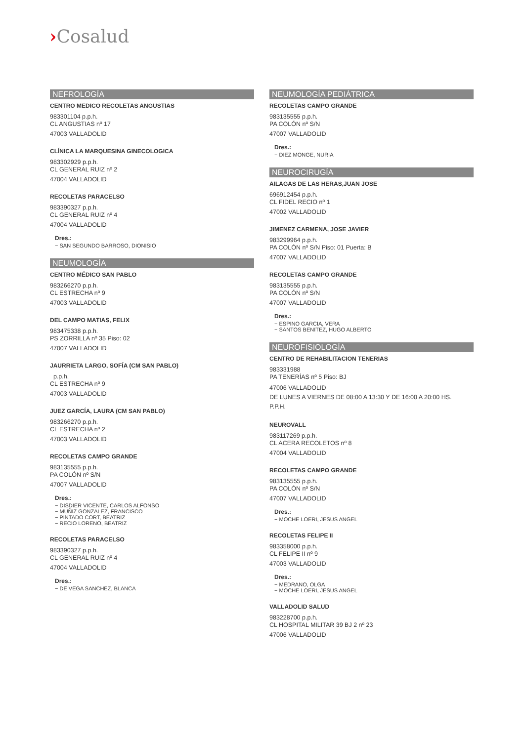›Cosalud
NEFROLOGÍA
CENTRO MEDICO RECOLETAS ANGUSTIAS
983301104 p.p.h.
CL ANGUSTIAS nº 17
47003 VALLADOLID
CLÍNICA LA MARQUESINA GINECOLOGICA
983302929 p.p.h.
CL GENERAL RUIZ nº 2
47004 VALLADOLID
RECOLETAS PARACELSO
983390327 p.p.h.
CL GENERAL RUIZ nº 4
47004 VALLADOLID
Dres.:
− SAN SEGUNDO BARROSO, DIONISIO
NEUMOLOGÍA
CENTRO MÉDICO SAN PABLO
983266270 p.p.h.
CL ESTRECHA nº 9
47003 VALLADOLID
DEL CAMPO MATIAS, FELIX
983475338 p.p.h.
PS ZORRILLA nº 35 Piso: 02
47007 VALLADOLID
JAURRIETA LARGO, SOFÍA (CM SAN PABLO)
p.p.h.
CL ESTRECHA nº 9
47003 VALLADOLID
JUEZ GARCÍA, LAURA (CM SAN PABLO)
983266270 p.p.h.
CL ESTRECHA nº 2
47003 VALLADOLID
RECOLETAS CAMPO GRANDE
983135555 p.p.h.
PA COLÓN nº S/N
47007 VALLADOLID
Dres.:
− DISDIER VICENTE, CARLOS ALFONSO
− MUÑIZ GONZALEZ, FRANCISCO
− PINTADO CORT, BEATRIZ
− RECIO LORENO, BEATRIZ
RECOLETAS PARACELSO
983390327 p.p.h.
CL GENERAL RUIZ nº 4
47004 VALLADOLID
Dres.:
− DE VEGA SANCHEZ, BLANCA
NEUMOLOGÍA PEDIÁTRICA
RECOLETAS CAMPO GRANDE
983135555 p.p.h.
PA COLÓN nº S/N
47007 VALLADOLID
Dres.:
− DIEZ MONGE, NURIA
NEUROCIRUGÍA
AILAGAS DE LAS HERAS,JUAN JOSE
696912454 p.p.h.
CL FIDEL RECIO nº 1
47002 VALLADOLID
JIMENEZ CARMENA, JOSE JAVIER
983299964 p.p.h.
PA COLÓN nº S/N Piso: 01 Puerta: B
47007 VALLADOLID
RECOLETAS CAMPO GRANDE
983135555 p.p.h.
PA COLÓN nº S/N
47007 VALLADOLID
Dres.:
− ESPINO GARCIA, VERA
− SANTOS BENITEZ, HUGO ALBERTO
NEUROFISIOLOGÍA
CENTRO DE REHABILITACION TENERIAS
983331988
PA TENERÍAS nº 5 Piso: BJ
47006 VALLADOLID
DE LUNES A VIERNES DE 08:00 A 13:30 Y DE 16:00 A 20:00 HS.
P.P.H.
NEUROVALL
983117269 p.p.h.
CL ACERA RECOLETOS nº 8
47004 VALLADOLID
RECOLETAS CAMPO GRANDE
983135555 p.p.h.
PA COLÓN nº S/N
47007 VALLADOLID
Dres.:
− MOCHE LOERI, JESUS ANGEL
RECOLETAS FELIPE II
983358000 p.p.h.
CL FELIPE II nº 9
47003 VALLADOLID
Dres.:
− MEDRANO, OLGA
− MOCHE LOERI, JESUS ANGEL
VALLADOLID SALUD
983228700 p.p.h.
CL HOSPITAL MILITAR 39 BJ 2 nº 23
47006 VALLADOLID